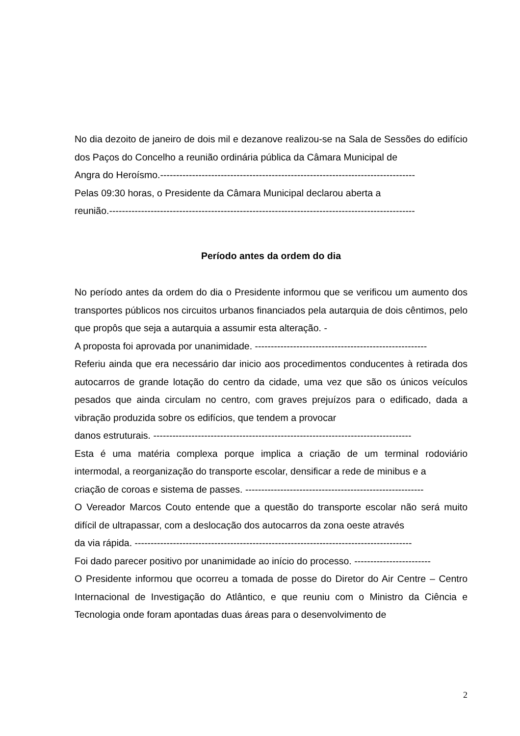No dia dezoito de janeiro de dois mil e dezanove realizou-se na Sala de Sessões do edifício dos Paços do Concelho a reunião ordinária pública da Câmara Municipal de
Angra do Heroísmo.--------------------------------------------------------------------------------
Pelas 09:30 horas, o Presidente da Câmara Municipal declarou aberta a
reunião.------------------------------------------------------------------------------------------------
Período antes da ordem do dia
No período antes da ordem do dia o Presidente informou que se verificou um aumento dos transportes públicos nos circuitos urbanos financiados pela autarquia de dois cêntimos, pelo que propôs que seja a autarquia a assumir esta alteração. -
A proposta foi aprovada por unanimidade. ------------------------------------------------------
Referiu ainda que era necessário dar inicio aos procedimentos conducentes à retirada dos autocarros de grande lotação do centro da cidade, uma vez que são os únicos veículos pesados que ainda circulam no centro, com graves prejuízos para o edificado, dada a vibração produzida sobre os edifícios, que tendem a provocar
danos estruturais. ---------------------------------------------------------------------------------
Esta é uma matéria complexa porque implica a criação de um terminal rodoviário intermodal, a reorganização do transporte escolar, densificar a rede de minibus e a
criação de coroas e sistema de passes. --------------------------------------------------------
O Vereador Marcos Couto entende que a questão do transporte escolar não será muito difícil de ultrapassar, com a deslocação dos autocarros da zona oeste através
da via rápida. ---------------------------------------------------------------------------------------
Foi dado parecer positivo por unanimidade ao início do processo. ------------------------
O Presidente informou que ocorreu a tomada de posse do Diretor do Air Centre – Centro Internacional de Investigação do Atlântico, e que reuniu com o Ministro da Ciência e Tecnologia onde foram apontadas duas áreas para o desenvolvimento de
2